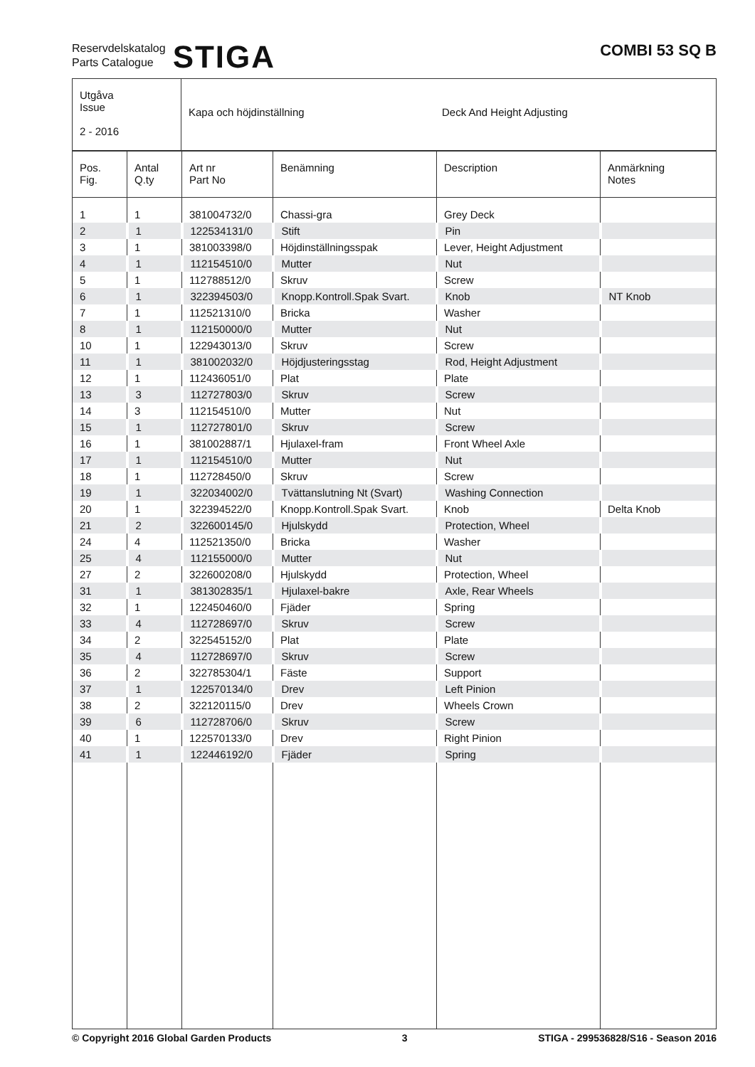Reservdelskatalog
Parts Catalogue
STIGA
COMBI 53 SQ B
| Utgåva Issue 2 - 2016 | Kapa och höjdinställning Deck And Height Adjusting |
| Pos. Fig. | Antal Q.ty | Art nr Part No | Benämning | Description | Anmärkning Notes |
| --- | --- | --- | --- | --- | --- |
| 1 | 1 | 381004732/0 | Chassi-gra | Grey Deck | |
| 2 | 1 | 122534131/0 | Stift | Pin | |
| 3 | 1 | 381003398/0 | Höjdinställningsspak | Lever, Height Adjustment | |
| 4 | 1 | 112154510/0 | Mutter | Nut | |
| 5 | 1 | 112788512/0 | Skruv | Screw | |
| 6 | 1 | 322394503/0 | Knopp.Kontroll.Spak Svart. | Knob | NT Knob |
| 7 | 1 | 112521310/0 | Bricka | Washer | |
| 8 | 1 | 112150000/0 | Mutter | Nut | |
| 10 | 1 | 122943013/0 | Skruv | Screw | |
| 11 | 1 | 381002032/0 | Höjdjusteringsstag | Rod, Height Adjustment | |
| 12 | 1 | 112436051/0 | Plat | Plate | |
| 13 | 3 | 112727803/0 | Skruv | Screw | |
| 14 | 3 | 112154510/0 | Mutter | Nut | |
| 15 | 1 | 112727801/0 | Skruv | Screw | |
| 16 | 1 | 381002887/1 | Hjulaxel-fram | Front Wheel Axle | |
| 17 | 1 | 112154510/0 | Mutter | Nut | |
| 18 | 1 | 112728450/0 | Skruv | Screw | |
| 19 | 1 | 322034002/0 | Tvättanslutning Nt (Svart) | Washing Connection | |
| 20 | 1 | 322394522/0 | Knopp.Kontroll.Spak Svart. | Knob | Delta Knob |
| 21 | 2 | 322600145/0 | Hjulskydd | Protection, Wheel | |
| 24 | 4 | 112521350/0 | Bricka | Washer | |
| 25 | 4 | 112155000/0 | Mutter | Nut | |
| 27 | 2 | 322600208/0 | Hjulskydd | Protection, Wheel | |
| 31 | 1 | 381302835/1 | Hjulaxel-bakre | Axle, Rear Wheels | |
| 32 | 1 | 122450460/0 | Fjäder | Spring | |
| 33 | 4 | 112728697/0 | Skruv | Screw | |
| 34 | 2 | 322545152/0 | Plat | Plate | |
| 35 | 4 | 112728697/0 | Skruv | Screw | |
| 36 | 2 | 322785304/1 | Fäste | Support | |
| 37 | 1 | 122570134/0 | Drev | Left Pinion | |
| 38 | 2 | 322120115/0 | Drev | Wheels Crown | |
| 39 | 6 | 112728706/0 | Skruv | Screw | |
| 40 | 1 | 122570133/0 | Drev | Right Pinion | |
| 41 | 1 | 122446192/0 | Fjäder | Spring | |
© Copyright 2016 Global Garden Products 3 STIGA - 299536828/S16 - Season 2016